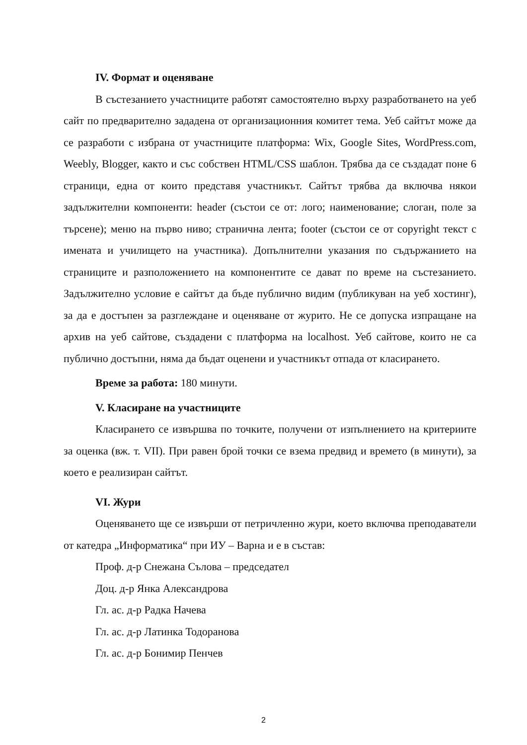IV. Формат и оценяване
В състезанието участниците работят самостоятелно върху разработването на уеб сайт по предварително зададена от организационния комитет тема. Уеб сайтът може да се разработи с избрана от участниците платформа: Wix, Google Sites, WordPress.com, Weebly, Blogger, както и със собствен HTML/CSS шаблон. Трябва да се създадат поне 6 страници, една от които представя участникът. Сайтът трябва да включва някои задължителни компоненти: header (състои се от: лого; наименование; слоган, поле за търсене); меню на първо ниво; странична лента; footer (състои се от copyright текст с имената и училището на участника). Допълнителни указания по съдържанието на страниците и разположението на компонентите се дават по време на състезанието. Задължително условие е сайтът да бъде публично видим (публикуван на уеб хостинг), за да е достъпен за разглеждане и оценяване от журито. Не се допуска изпращане на архив на уеб сайтове, създадени с платформа на localhost. Уеб сайтове, които не са публично достъпни, няма да бъдат оценени и участникът отпада от класирането.
Време за работа: 180 минути.
V. Класиране на участниците
Класирането се извършва по точките, получени от изпълнението на критериите за оценка (вж. т. VII). При равен брой точки се взема предвид и времето (в минути), за което е реализиран сайтът.
VI. Жури
Оценяването ще се извърши от петричленно жури, което включва преподаватели от катедра „Информатика“ при ИУ – Варна и е в състав:
Проф. д-р Снежана Сълова – председател
Доц. д-р Янка Александрова
Гл. ас. д-р Радка Начева
Гл. ас. д-р Латинка Тодоранова
Гл. ас. д-р Бонимир Пенчев
2